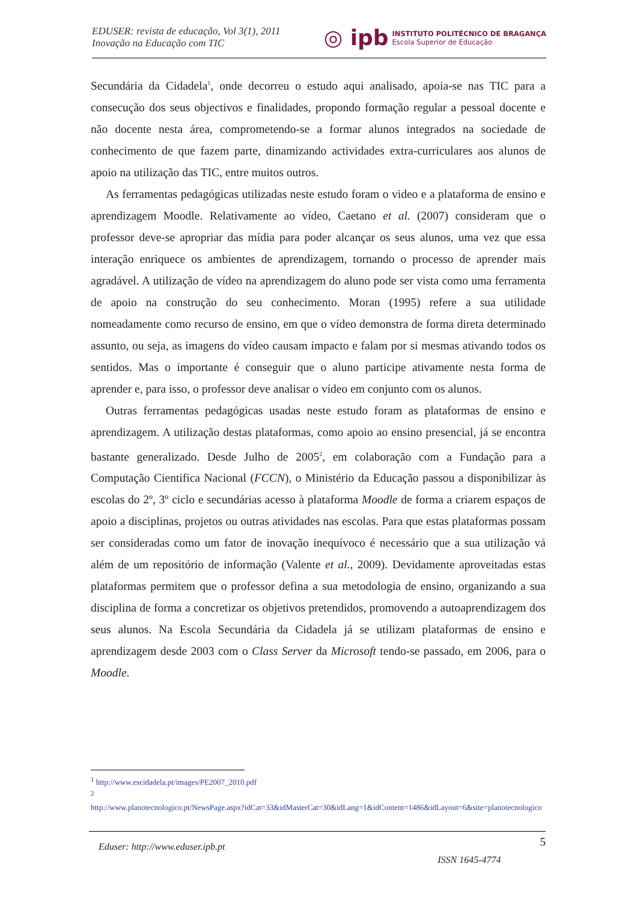EDUSER: revista de educação, Vol 3(1), 2011
Inovação na Educação com TIC
◎ ipb
INSTITUTO POLITÉCNICO DE BRAGANÇA
Escola Superior de Educação
Secundária da Cidadela<sup>1</sup>, onde decorreu o estudo aqui analisado, apoia-se nas TIC para a consecução dos seus objectivos e finalidades, propondo formação regular a pessoal docente e não docente nesta área, comprometendo-se a formar alunos integrados na sociedade de conhecimento de que fazem parte, dinamizando actividades extra-curriculares aos alunos de apoio na utilização das TIC, entre muitos outros.
As ferramentas pedagógicas utilizadas neste estudo foram o video e a plataforma de ensino e aprendizagem Moodle. Relativamente ao vídeo, Caetano et al. (2007) consideram que o professor deve-se apropriar das mídia para poder alcançar os seus alunos, uma vez que essa interação enriquece os ambientes de aprendizagem, tornando o processo de aprender mais agradável. A utilização de vídeo na aprendizagem do aluno pode ser vista como uma ferramenta de apoio na construção do seu conhecimento. Moran (1995) refere a sua utilidade nomeadamente como recurso de ensino, em que o vídeo demonstra de forma direta determinado assunto, ou seja, as imagens do vídeo causam impacto e falam por si mesmas ativando todos os sentidos. Mas o importante é conseguir que o aluno participe ativamente nesta forma de aprender e, para isso, o professor deve analisar o vídeo em conjunto com os alunos.
Outras ferramentas pedagógicas usadas neste estudo foram as plataformas de ensino e aprendizagem. A utilização destas plataformas, como apoio ao ensino presencial, já se encontra bastante generalizado. Desde Julho de 2005<sup>2</sup>, em colaboração com a Fundação para a Computação Cientifica Nacional (FCCN), o Ministério da Educação passou a disponibilizar às escolas do 2º, 3º ciclo e secundárias acesso à plataforma Moodle de forma a criarem espaços de apoio a disciplinas, projetos ou outras atividades nas escolas. Para que estas plataformas possam ser consideradas como um fator de inovação inequívoco é necessário que a sua utilização vá além de um repositório de informação (Valente et al., 2009). Devidamente aproveitadas estas plataformas permitem que o professor defina a sua metodologia de ensino, organizando a sua disciplina de forma a concretizar os objetivos pretendidos, promovendo a autoaprendizagem dos seus alunos. Na Escola Secundária da Cidadela já se utilizam plataformas de ensino e aprendizagem desde 2003 com o Class Server da Microsoft tendo-se passado, em 2006, para o Moodle.
<sup>1</sup> http://www.escidadela.pt/images/PE2007_2010.pdf
<sup>2</sup>
http://www.planotecnologico.pt/NewsPage.aspx?idCat=33&idMasterCat=30&idLang=1&idContent=1486&idLayout=6&site=planotecnologico
Eduser: http://www.eduser.ipb.pt ISSN 1645-4774 5